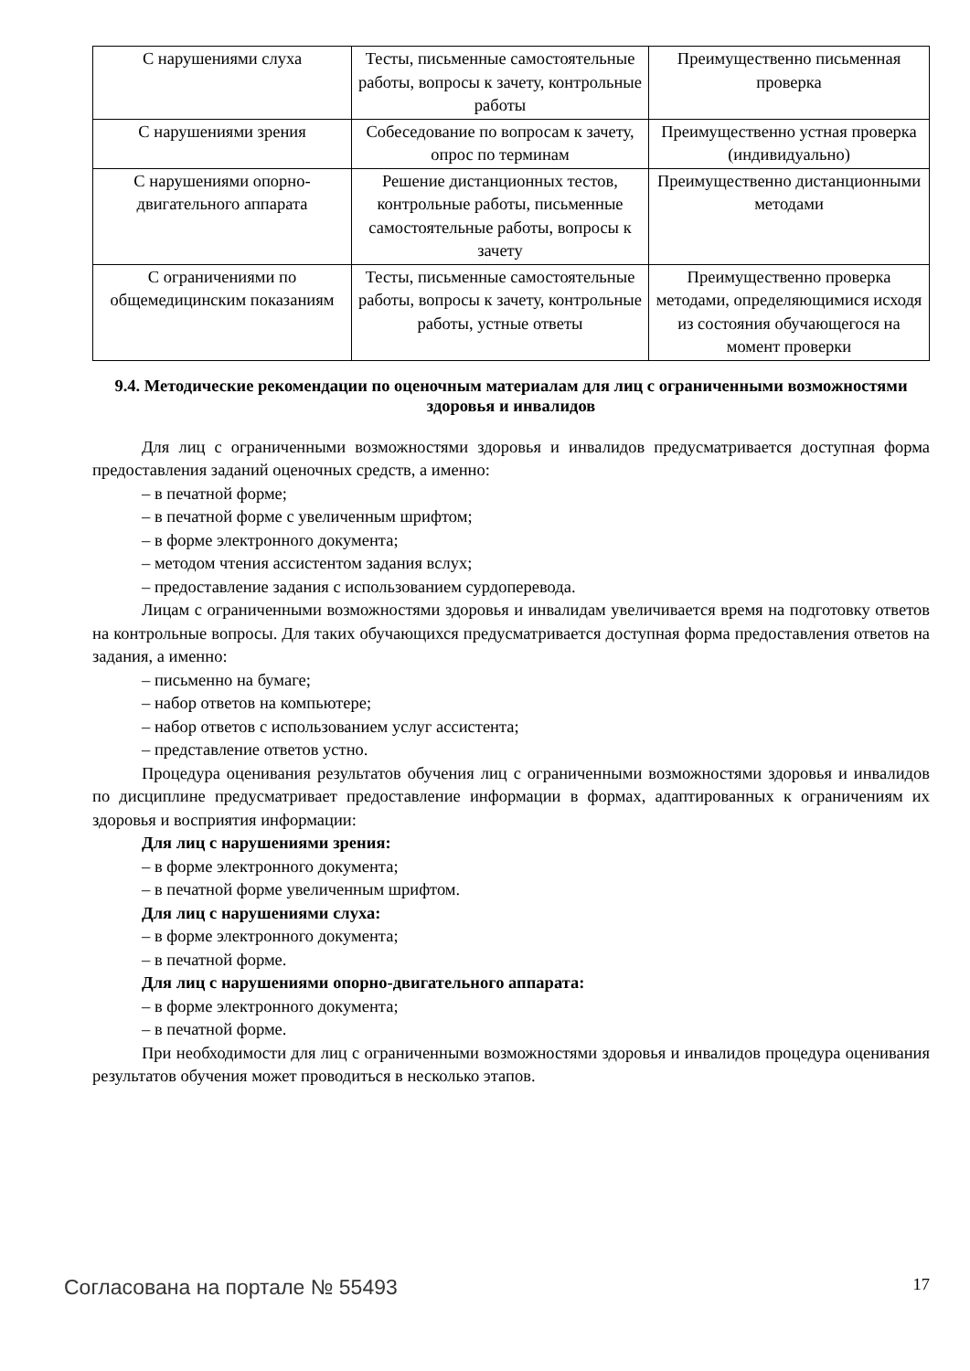| С нарушениями слуха | Тесты, письменные самостоятельные работы, вопросы к зачету, контрольные работы | Преимущественно письменная проверка |
| С нарушениями зрения | Собеседование по вопросам к зачету, опрос по терминам | Преимущественно устная проверка (индивидуально) |
| С нарушениями опорно-двигательного аппарата | Решение дистанционных тестов, контрольные работы, письменные самостоятельные работы, вопросы к зачету | Преимущественно дистанционными методами |
| С ограничениями по общемедицинским показаниям | Тесты, письменные самостоятельные работы, вопросы к зачету, контрольные работы, устные ответы | Преимущественно проверка методами, определяющимися исходя из состояния обучающегося на момент проверки |
9.4. Методические рекомендации по оценочным материалам для лиц с ограниченными возможностями здоровья и инвалидов
Для лиц с ограниченными возможностями здоровья и инвалидов предусматривается доступная форма предоставления заданий оценочных средств, а именно:
– в печатной форме;
– в печатной форме с увеличенным шрифтом;
– в форме электронного документа;
– методом чтения ассистентом задания вслух;
– предоставление задания с использованием сурдоперевода.
Лицам с ограниченными возможностями здоровья и инвалидам увеличивается время на подготовку ответов на контрольные вопросы. Для таких обучающихся предусматривается доступная форма предоставления ответов на задания, а именно:
– письменно на бумаге;
– набор ответов на компьютере;
– набор ответов с использованием услуг ассистента;
– представление ответов устно.
Процедура оценивания результатов обучения лиц с ограниченными возможностями здоровья и инвалидов по дисциплине предусматривает предоставление информации в формах, адаптированных к ограничениям их здоровья и восприятия информации:
Для лиц с нарушениями зрения:
– в форме электронного документа;
– в печатной форме увеличенным шрифтом.
Для лиц с нарушениями слуха:
– в форме электронного документа;
– в печатной форме.
Для лиц с нарушениями опорно-двигательного аппарата:
– в форме электронного документа;
– в печатной форме.
При необходимости для лиц с ограниченными возможностями здоровья и инвалидов процедура оценивания результатов обучения может проводиться в несколько этапов.
Согласована на портале № 55493 17